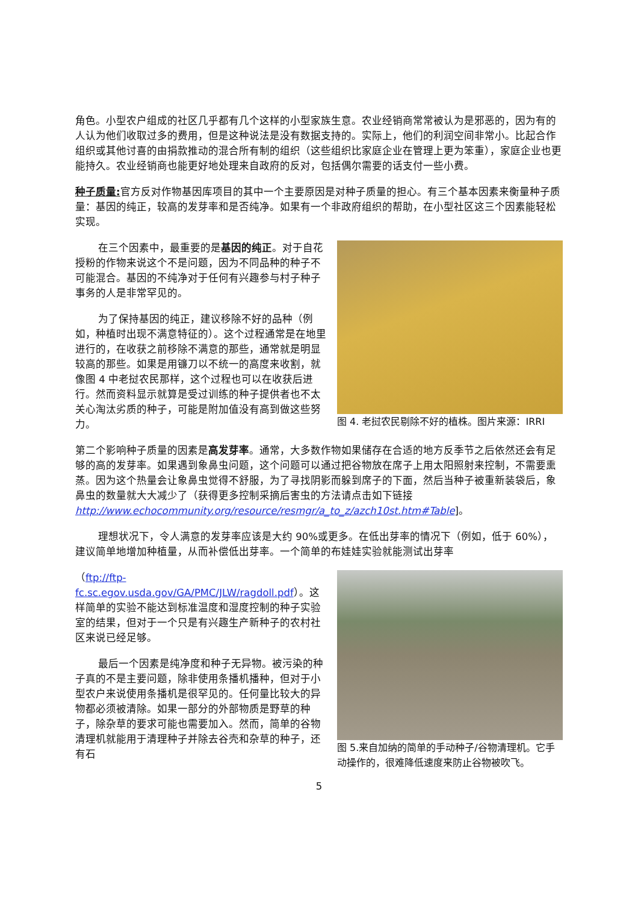角色。小型农户组成的社区几乎都有几个这样的小型家族生意。农业经销商常常被认为是邪恶的，因为有的人认为他们收取过多的费用，但是这种说法是没有数据支持的。实际上，他们的利润空间非常小。比起合作组织或其他讨喜的由捐款推动的混合所有制的组织（这些组织比家庭企业在管理上更为笨重），家庭企业也更能持久。农业经销商也能更好地处理来自政府的反对，包括偶尔需要的话支付一些小费。
种子质量: 官方反对作物基因库项目的其中一个主要原因是对种子质量的担心。有三个基本因素来衡量种子质量：基因的纯正，较高的发芽率和是否纯净。如果有一个非政府组织的帮助，在小型社区这三个因素能轻松实现。
在三个因素中，最重要的是基因的纯正。对于自花授粉的作物来说这个不是问题，因为不同品种的种子不可能混合。基因的不纯净对于任何有兴趣参与村子种子事务的人是非常罕见的。
为了保持基因的纯正，建议移除不好的品种（例如，种植时出现不满意特征的）。这个过程通常是在地里进行的，在收获之前移除不满意的那些，通常就是明显较高的那些。如果是用镰刀以不统一的高度来收割，就像图 4 中老挝农民那样，这个过程也可以在收获后进行。然而资料显示就算是受过训练的种子提供者也不太关心淘汰劣质的种子，可能是附加值没有高到做这些努力。
图 4. 老挝农民剔除不好的植株。图片来源：IRRI
第二个影响种子质量的因素是高发芽率。通常，大多数作物如果储存在合适的地方反季节之后依然还会有足够的高的发芽率。如果遇到象鼻虫问题，这个问题可以通过把谷物放在席子上用太阳照射来控制，不需要熏蒸。因为这个热量会让象鼻虫觉得不舒服，为了寻找阴影而躲到席子的下面，然后当种子被重新装袋后，象鼻虫的数量就大大减少了（获得更多控制采摘后害虫的方法请点击如下链接 http://www.echocommunity.org/resource/resmgr/a_to_z/azch10st.htm#Table]。
理想状况下，令人满意的发芽率应该是大约 90%或更多。在低出芽率的情况下（例如，低于 60%），建议简单地增加种植量，从而补偿低出芽率。一个简单的布娃娃实验就能测试出芽率
（ftp://ftp-fc.sc.egov.usda.gov/GA/PMC/JLW/ragdoll.pdf）。这样简单的实验不能达到标准温度和湿度控制的种子实验室的结果，但对于一个只是有兴趣生产新种子的农村社区来说已经足够。
最后一个因素是纯净度和种子无异物。被污染的种子真的不是主要问题，除非使用条播机播种，但对于小型农户来说使用条播机是很罕见的。任何量比较大的异物都必须被清除。如果一部分的外部物质是野草的种子，除杂草的要求可能也需要加入。然而，简单的谷物清理机就能用于清理种子并除去谷壳和杂草的种子，还有石
图 5.来自加纳的简单的手动种子/谷物清理机。它手动操作的，很难降低速度来防止谷物被吹飞。
5